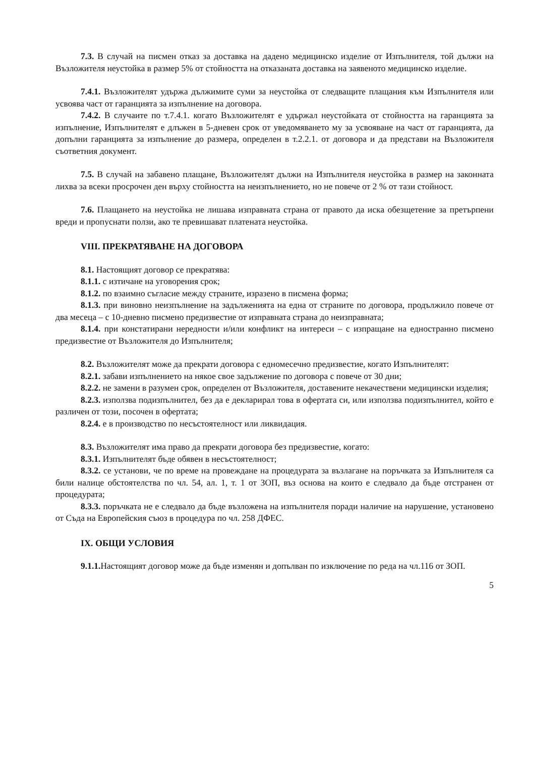7.3. В случай на писмен отказ за доставка на дадено медицинско изделие от Изпълнителя, той дължи на Възложителя неустойка в размер 5% от стойността на отказаната доставка на заявеното медицинско изделие.
7.4.1. Възложителят удържа дължимите суми за неустойка от следващите плащания към Изпълнителя или усвоява част от гаранцията за изпълнение на договора.
7.4.2. В случаите по т.7.4.1. когато Възложителят е удържал неустойката от стойността на гаранцията за изпълнение, Изпълнителят е длъжен в 5-дневен срок от уведомяването му за усвояване на част от гаранцията, да допълни гаранцията за изпълнение до размера, определен в т.2.2.1. от договора и да представи на Възложителя съответния документ.
7.5. В случай на забавено плащане, Възложителят дължи на Изпълнителя неустойка в размер на законната лихва за всеки просрочен ден върху стойността на неизпълнението, но не повече от 2 % от тази стойност.
7.6. Плащането на неустойка не лишава изправната страна от правото да иска обезщетение за претърпени вреди и пропуснати ползи, ако те превишават платената неустойка.
VIII. ПРЕКРАТЯВАНЕ НА ДОГОВОРА
8.1. Настоящият договор се прекратява:
8.1.1. с изтичане на уговорения срок;
8.1.2. по взаимно съгласие между страните, изразено в писмена форма;
8.1.3. при виновно неизпълнение на задълженията на една от страните по договора, продължило повече от два месеца – с 10-дневно писмено предизвестие от изправната страна до неизправната;
8.1.4. при констатирани нередности и/или конфликт на интереси – с изпращане на едностранно писмено предизвестие от Възложителя до Изпълнителя;
8.2. Възложителят може да прекрати договора с едномесечно предизвестие, когато Изпълнителят:
8.2.1. забави изпълнението на някое свое задължение по договора с повече от 30 дни;
8.2.2. не замени в разумен срок, определен от Възложителя, доставените некачествени медицински изделия;
8.2.3. използва подизпълнител, без да е декларирал това в офертата си, или използва подизпълнител, който е различен от този, посочен в офертата;
8.2.4. е в производство по несъстоятелност или ликвидация.
8.3. Възложителят има право да прекрати договора без предизвестие, когато:
8.3.1. Изпълнителят бъде обявен в несъстоятелност;
8.3.2. се установи, че по време на провеждане на процедурата за възлагане на поръчката за Изпълнителя са били налице обстоятелства по чл. 54, ал. 1, т. 1 от ЗОП, въз основа на които е следвало да бъде отстранен от процедурата;
8.3.3. поръчката не е следвало да бъде възложена на изпълнителя поради наличие на нарушение, установено от Съда на Европейския съюз в процедура по чл. 258 ДФЕС.
IX. ОБЩИ УСЛОВИЯ
9.1.1. Настоящият договор може да бъде изменян и допълван по изключение по реда на чл.116 от ЗОП.
5